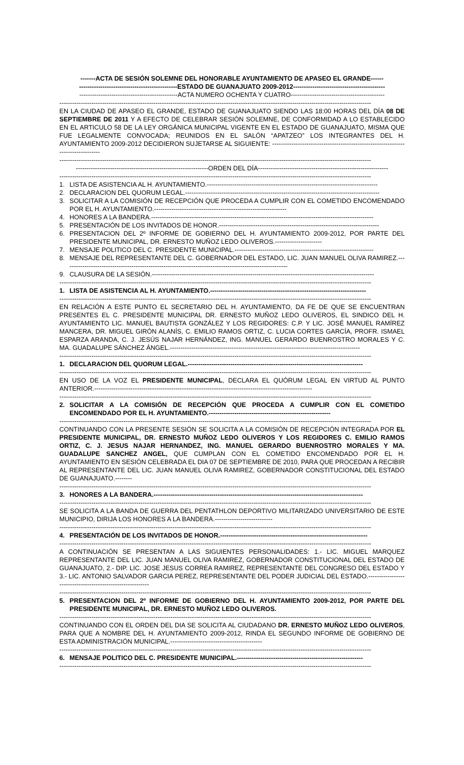-------ACTA DE SESIÓN SOLEMNE DEL HONORABLE AYUNTAMIENTO DE APASEO EL GRANDE------
----------------------------------------------ESTADO DE GUANAJUATO 2009-2012-------------------------------------------
----------------------------------------------ACTA NUMERO OCHENTA Y CUATRO--------------------------------------------
--------------------------------------------------------------------------------------------------------------------------------------------------
EN LA CIUDAD DE APASEO EL GRANDE, ESTADO DE GUANAJUATO SIENDO LAS 18:00 HORAS DEL DÍA 08 DE SEPTIEMBRE DE 2011 Y A EFECTO DE CELEBRAR SESIÓN SOLEMNE, DE CONFORMIDAD A LO ESTABLECIDO EN EL ARTICULO 58 DE LA LEY ORGÁNICA MUNICIPAL VIGENTE EN EL ESTADO DE GUANAJUATO, MISMA QUE FUE LEGALMENTE CONVOCADA; REUNIDOS EN EL SALÓN “APATZEO” LOS INTEGRANTES DEL H. AYUNTAMIENTO 2009-2012 DECIDIERON SUJETARSE AL SIGUIENTE: ---------------------------------------------------------------------------------
--------------------------------------------------------------------------------------------------------------------------------------------------
--------------------------------------------------------------ORDEN DEL DÍA-------------------------------------------------------------
--------------------------------------------------------------------------------------------------------------------------------------------------
1. LISTA DE ASISTENCIA AL H. AYUNTAMIENTO.--------------------------------------------------------------------------------
2. DECLARACION DEL QUORUM LEGAL.-------------------------------------------------------------------------------------------
3. SOLICITAR A LA COMISIÓN DE RECEPCIÓN QUE PROCEDA A CUMPLIR CON EL COMETIDO ENCOMENDADO POR EL H. AYUNTAMIENTO.--------------------------------------------------------------
4. HONORES A LA BANDERA.--------------------------------------------------------------------------------------------------------
5. PRESENTACIÓN DE LOS INVITADOS DE HONOR.---------------------------------------------------------------------------
6. PRESENTACION DEL 2º INFORME DE GOBIERNO DEL H. AYUNTAMIENTO 2009-2012, POR PARTE DEL PRESIDENTE MUNICIPAL, DR. ERNESTO MUÑOZ LEDO OLIVEROS.----------------------
7. MENSAJE POLITICO DEL C. PRESIDENTE MUNICIPAL.-----------------------------------------------------------------
8. MENSAJE DEL REPRESENTANTE DEL C. GOBERNADOR DEL ESTADO, LIC. JUAN MANUEL OLIVA RAMIREZ.---------------------------------------------------------------------------------------------------------
9. CLAUSURA DE LA SESIÓN.--------------------------------------------------------------------------------------------------------
--------------------------------------------------------------------------------------------------------------------------------------------------
1. LISTA DE ASISTENCIA AL H. AYUNTAMIENTO.-------------------------------------------------------------------------
--------------------------------------------------------------------------------------------------------------------------------------------------
EN RELACIÓN A ESTE PUNTO EL SECRETARIO DEL H. AYUNTAMIENTO, DA FE DE QUE SE ENCUENTRAN PRESENTES EL C. PRESIDENTE MUNICIPAL DR. ERNESTO MUÑOZ LEDO OLIVEROS, EL SINDICO DEL H. AYUNTAMIENTO LIC. MANUEL BAUTISTA GONZÁLEZ Y LOS REGIDORES: C.P. Y LIC. JOSÉ MANUEL RAMÍREZ MANCERA, DR. MIGUEL GIRÓN ALANÍS, C. EMILIO RAMOS ORTIZ, C. LUCIA CORTES GARCÍA, PROFR. ISMAEL ESPARZA ARANDA, C. J. JESÚS NAJAR HERNÁNDEZ, ING. MANUEL GERARDO BUENROSTRO MORALES Y C. MA. GUADALUPE SÁNCHEZ ÁNGEL.-----------------------------------------------------------------------------------------
--------------------------------------------------------------------------------------------------------------------------------------------------
1. DECLARACION DEL QUORUM LEGAL.----------------------------------------------------------------------------------
--------------------------------------------------------------------------------------------------------------------------------------------------
EN USO DE LA VOZ EL PRESIDENTE MUNICIPAL, DECLARA EL QUÓRUM LEGAL EN VIRTUD AL PUNTO ANTERIOR.------------------------------------------------------------------------------------------------------
--------------------------------------------------------------------------------------------------------------------------------------------------
2. SOLICITAR A LA COMISIÓN DE RECEPCIÓN QUE PROCEDA A CUMPLIR CON EL COMETIDO ENCOMENDADO POR EL H. AYUNTAMIENTO.---------------------------------------------------------
--------------------------------------------------------------------------------------------------------------------------------------------------
CONTINUANDO CON LA PRESENTE SESIÓN SE SOLICITA A LA COMISIÓN DE RECEPCIÓN INTEGRADA POR EL PRESIDENTE MUNICIPAL, DR. ERNESTO MUÑOZ LEDO OLIVEROS Y LOS REGIDORES C. EMILIO RAMOS ORTIZ, C. J. JESUS NAJAR HERNANDEZ, ING. MANUEL GERARDO BUENROSTRO MORALES Y MA. GUADALUPE SANCHEZ ANGEL, QUE CUMPLAN CON EL COMETIDO ENCOMENDADO POR EL H. AYUNTAMIENTO EN SESIÓN CELEBRADA EL DIA 07 DE SEPTIEMBRE DE 2010, PARA QUE PROCEDAN A RECIBIR AL REPRESENTANTE DEL LIC. JUAN MANUEL OLIVA RAMIREZ, GOBERNADOR CONSTITUCIONAL DEL ESTADO DE GUANAJUATO.--------
--------------------------------------------------------------------------------------------------------------------------------------------------
3. HONORES A LA BANDERA.--------------------------------------------------------------------------------------------------
--------------------------------------------------------------------------------------------------------------------------------------------------
SE SOLICITA A LA BANDA DE GUERRA DEL PENTATHLON DEPORTIVO MILITARIZADO UNIVERSITARIO DE ESTE MUNICIPIO, DIRIJA LOS HONORES A LA BANDERA.---------------------------
--------------------------------------------------------------------------------------------------------------------------------------------------
4. PRESENTACIÓN DE LOS INVITADOS DE HONOR.---------------------------------------------------------------------
--------------------------------------------------------------------------------------------------------------------------------------------------
A CONTINUACIÓN SE PRESENTAN A LAS SIGUIENTES PERSONALIDADES: 1.- LIC. MIGUEL MARQUEZ REPRESENTANTE DEL LIC. JUAN MANUEL OLIVA RAMIREZ, GOBERNADOR CONSTITUCIONAL DEL ESTADO DE GUANAJUATO, 2.- DIP. LIC. JOSE JESUS CORREA RAMIREZ, REPRESENTANTE DEL CONGRESO DEL ESTADO Y 3.- LIC. ANTONIO SALVADOR GARCIA PEREZ, REPRESENTANTE DEL PODER JUDICIAL DEL ESTADO.-----------------------------------------------------------
--------------------------------------------------------------------------------------------------------------------------------------------------
5. PRESENTACION DEL 2º INFORME DE GOBIERNO DEL H. AYUNTAMIENTO 2009-2012, POR PARTE DEL PRESIDENTE MUNICIPAL, DR. ERNESTO MUÑOZ LEDO OLIVEROS.
--------------------------------------------------------------------------------------------------------------------------------------------------
CONTINUANDO CON EL ORDEN DEL DIA SE SOLICITA AL CIUDADANO DR. ERNESTO MUÑOZ LEDO OLIVEROS, PARA QUE A NOMBRE DEL H. AYUNTAMIENTO 2009-2012, RINDA EL SEGUNDO INFORME DE GOBIERNO DE ESTA ADMINISTRACIÓN MUNICIPAL.-------------------------------------------
--------------------------------------------------------------------------------------------------------------------------------------------------
6. MENSAJE POLITICO DEL C. PRESIDENTE MUNICIPAL.-----------------------------------------------------------
--------------------------------------------------------------------------------------------------------------------------------------------------